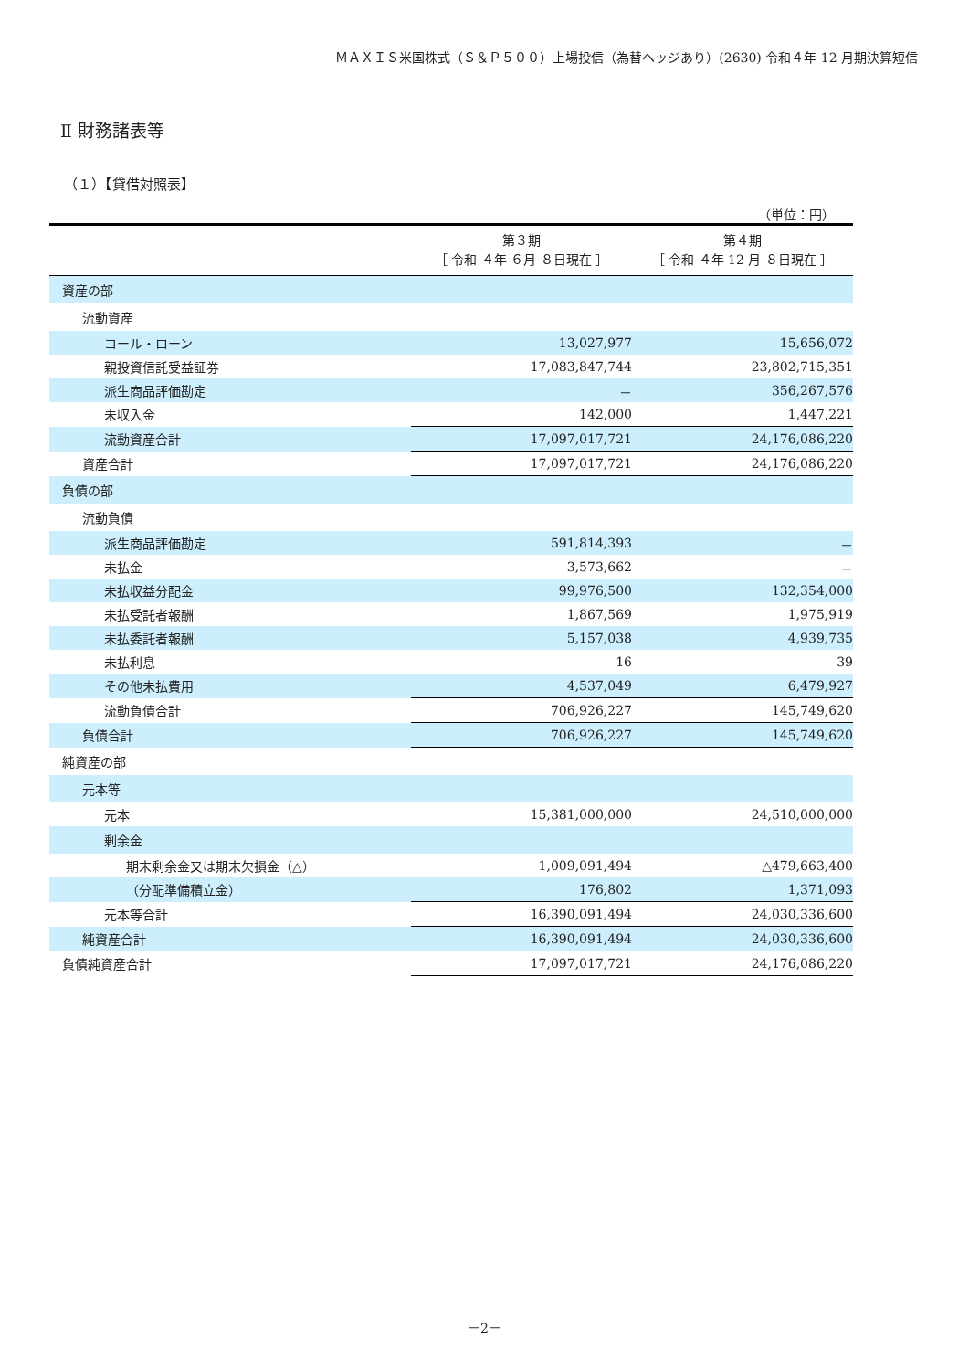ＭＡＸＩＳ米国株式（Ｓ＆Ｐ５００）上場投信（為替ヘッジあり）(2630) 令和４年 12 月期決算短信
Ⅱ 財務諸表等
（１）【貸借対照表】
（単位：円）
| | 第３期 ［ 令和 ４年 ６月 ８日現在 ］ | 第４期 ［ 令和 ４年 12 月 ８日現在 ］ |
| --- | --- | --- |
| 資産の部 | | |
| 流動資産 | | |
| コール・ローン | 13,027,977 | 15,656,072 |
| 親投資信託受益証券 | 17,083,847,744 | 23,802,715,351 |
| 派生商品評価勘定 | － | 356,267,576 |
| 未収入金 | 142,000 | 1,447,221 |
| 流動資産合計 | 17,097,017,721 | 24,176,086,220 |
| 資産合計 | 17,097,017,721 | 24,176,086,220 |
| 負債の部 | | |
| 流動負債 | | |
| 派生商品評価勘定 | 591,814,393 | － |
| 未払金 | 3,573,662 | － |
| 未払収益分配金 | 99,976,500 | 132,354,000 |
| 未払受託者報酬 | 1,867,569 | 1,975,919 |
| 未払委託者報酬 | 5,157,038 | 4,939,735 |
| 未払利息 | 16 | 39 |
| その他未払費用 | 4,537,049 | 6,479,927 |
| 流動負債合計 | 706,926,227 | 145,749,620 |
| 負債合計 | 706,926,227 | 145,749,620 |
| 純資産の部 | | |
| 元本等 | | |
| 元本 | 15,381,000,000 | 24,510,000,000 |
| 剰余金 | | |
| 期末剰余金又は期末欠損金（△） | 1,009,091,494 | △479,663,400 |
| （分配準備積立金） | 176,802 | 1,371,093 |
| 元本等合計 | 16,390,091,494 | 24,030,336,600 |
| 純資産合計 | 16,390,091,494 | 24,030,336,600 |
| 負債純資産合計 | 17,097,017,721 | 24,176,086,220 |
－2－